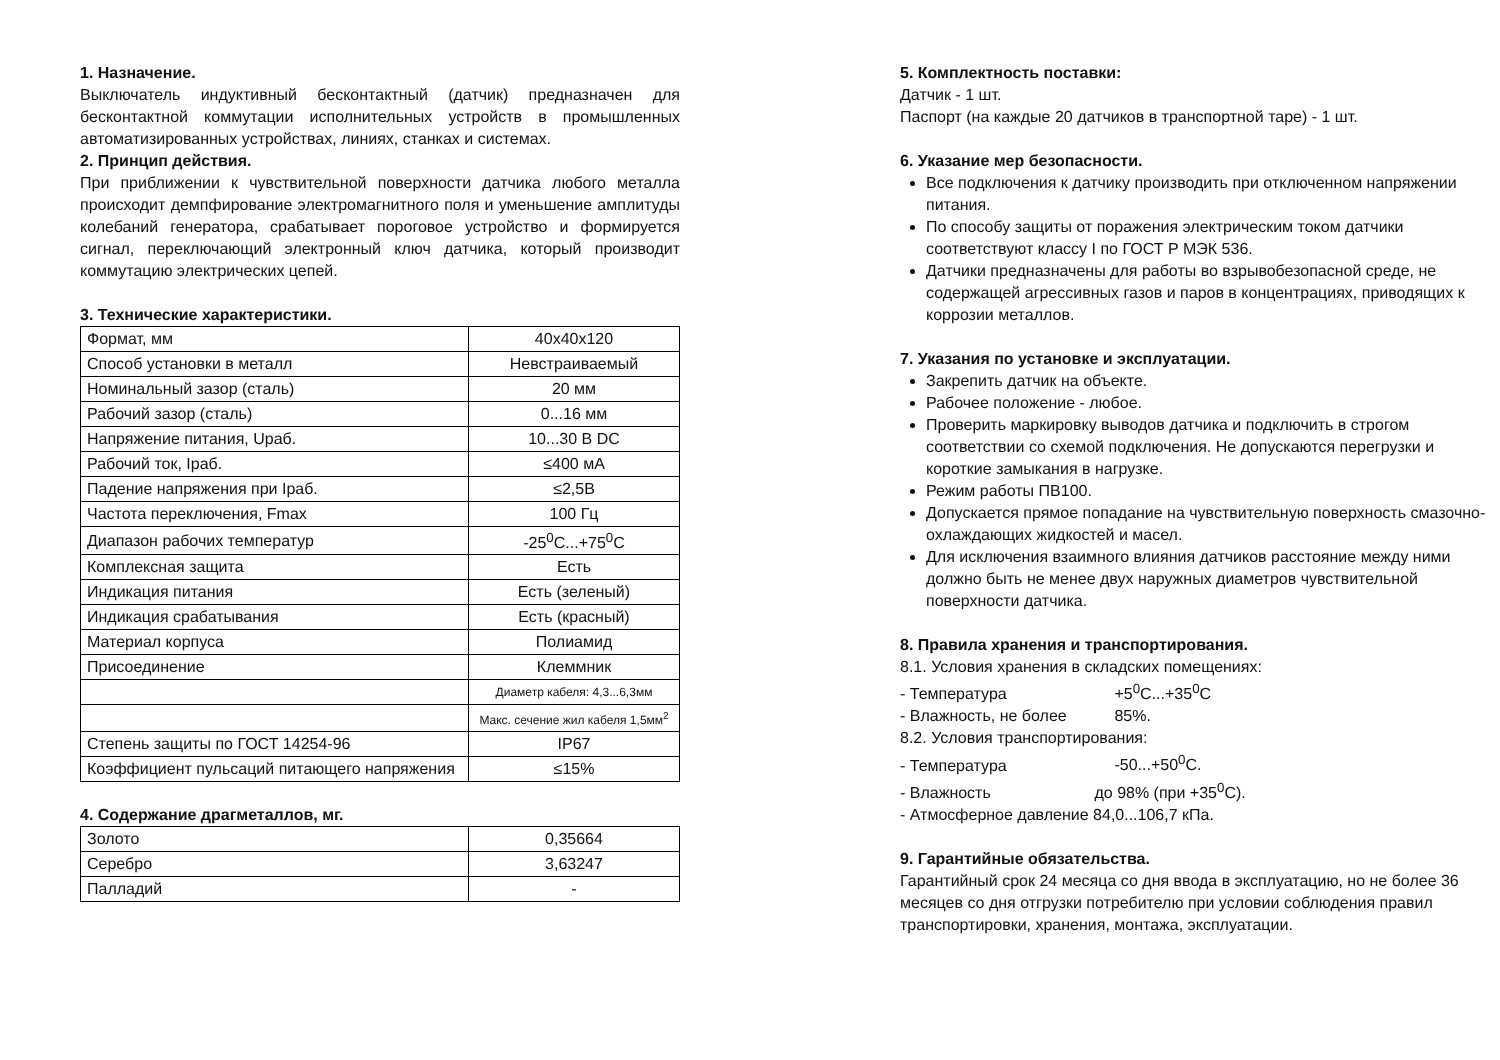1. Назначение.
Выключатель индуктивный бесконтактный (датчик) предназначен для бесконтактной коммутации исполнительных устройств в промышленных автоматизированных устройствах, линиях, станках и системах.
2. Принцип действия.
При приближении к чувствительной поверхности датчика любого металла происходит демпфирование электромагнитного поля и уменьшение амплитуды колебаний генератора, срабатывает пороговое устройство и формируется сигнал, переключающий электронный ключ датчика, который производит коммутацию электрических цепей.
3. Технические характеристики.
| Формат, мм | 40x40x120 |
| Способ установки в металл | Невстраиваемый |
| Номинальный зазор (сталь) | 20 мм |
| Рабочий зазор (сталь) | 0...16 мм |
| Напряжение питания, Uраб. | 10...30 В DC |
| Рабочий ток, Iраб. | ≤400 мА |
| Падение напряжения при Iраб. | ≤2,5В |
| Частота переключения, Fmax | 100 Гц |
| Диапазон рабочих температур | -25<sup>0</sup>С...+75<sup>0</sup>С |
| Комплексная защита | Есть |
| Индикация питания | Есть (зеленый) |
| Индикация срабатывания | Есть (красный) |
| Материал корпуса | Полиамид |
| Присоединение | Клеммник |
| | Диаметр кабеля: 4,3...6,3мм |
| | Макс. сечение жил кабеля 1,5мм<sup>2</sup> |
| Степень защиты по ГОСТ 14254-96 | IP67 |
| Коэффициент пульсаций питающего напряжения | ≤15% |
4. Содержание драгметаллов, мг.
| Золото | 0,35664 |
| Серебро | 3,63247 |
| Палладий | - |
5. Комплектность поставки:
Датчик - 1 шт.
Паспорт (на каждые 20 датчиков в транспортной таре) - 1 шт.
6. Указание мер безопасности.
Все подключения к датчику производить при отключенном напряжении питания.
По способу защиты от поражения электрическим током датчики соответствуют классу I по ГОСТ Р МЭК 536.
Датчики предназначены для работы во взрывобезопасной среде, не содержащей агрессивных газов и паров в концентрациях, приводящих к коррозии металлов.
7. Указания по установке и эксплуатации.
Закрепить датчик на объекте.
Рабочее положение - любое.
Проверить маркировку выводов датчика и подключить в строгом соответствии со схемой подключения. Не допускаются перегрузки и короткие замыкания в нагрузке.
Режим работы ПВ100.
Допускается прямое попадание на чувствительную поверхность смазочно-охлаждающих жидкостей и масел.
Для исключения взаимного влияния датчиков расстояние между ними должно быть не менее двух наружных диаметров чувствительной поверхности датчика.
8. Правила хранения и транспортирования.
8.1. Условия хранения в складских помещениях:
- Температура +5<sup>0</sup>С...+35<sup>0</sup>С
- Влажность, не более 85%.
8.2. Условия транспортирования:
- Температура -50...+50<sup>0</sup>С.
- Влажность до 98% (при +35<sup>0</sup>С).
- Атмосферное давление 84,0...106,7 кПа.
9. Гарантийные обязательства.
Гарантийный срок 24 месяца со дня ввода в эксплуатацию, но не более 36 месяцев со дня отгрузки потребителю при условии соблюдения правил транспортировки, хранения, монтажа, эксплуатации.